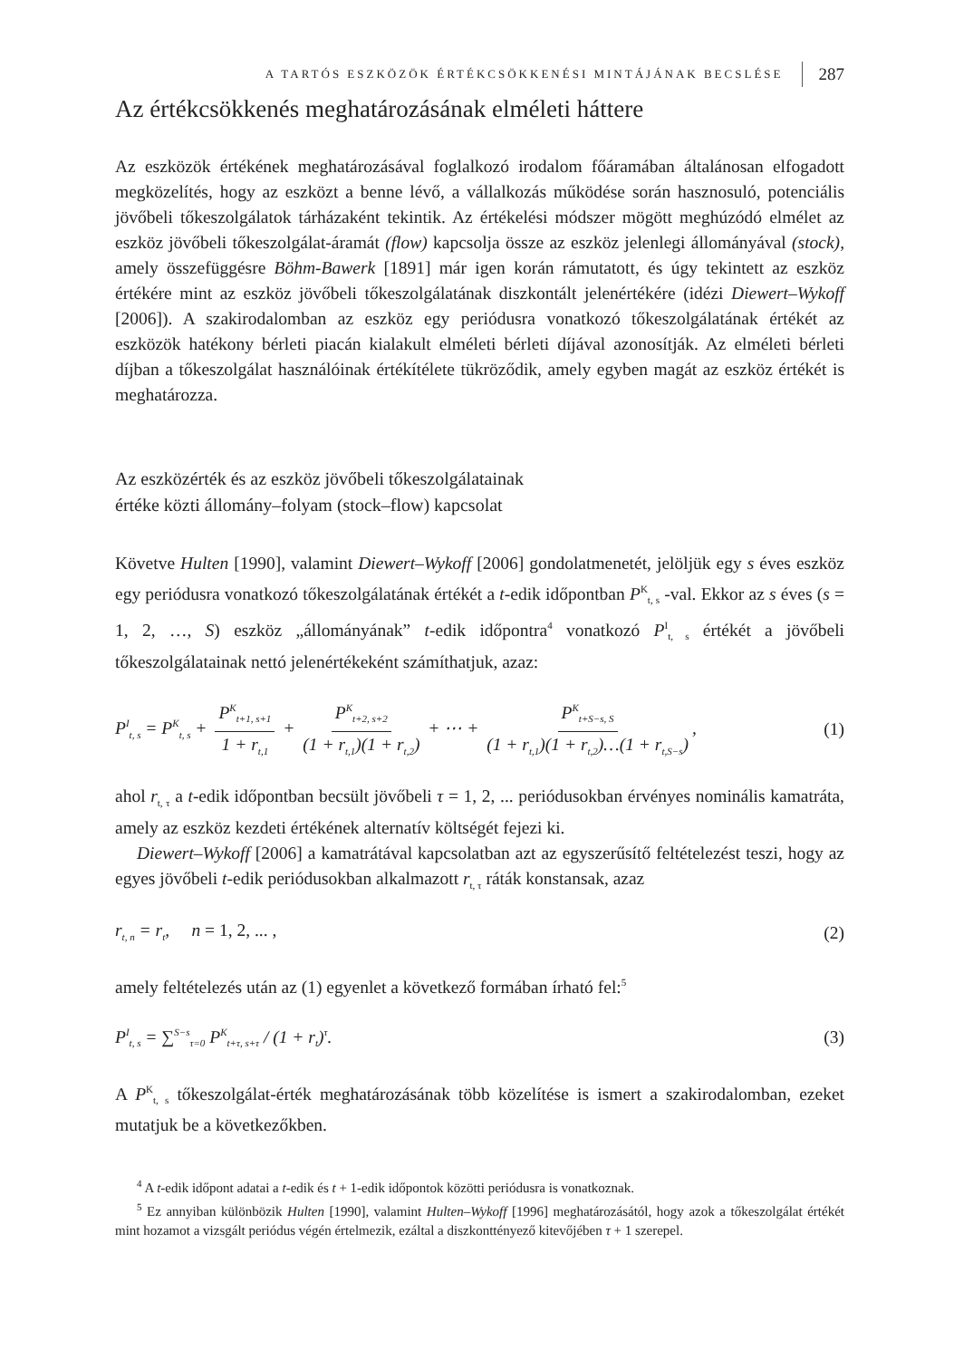A TARTÓS ESZKÖZÖK ÉRTÉKCSÖKKENÉSI MINTÁJÁNAK BECSLÉSE 287
Az értékcsökkenés meghatározásának elméleti háttere
Az eszközök értékének meghatározásával foglalkozó irodalom főáramában általánosan elfogadott megközelítés, hogy az eszközt a benne lévő, a vállalkozás működése során hasznosuló, potenciális jövőbeli tőkeszolgálatok tárházaként tekintik. Az értékelési módszer mögött meghúzódó elmélet az eszköz jövőbeli tőkeszolgálat-áramát (flow) kapcsolja össze az eszköz jelenlegi állományával (stock), amely összefüggésre Böhm-Bawerk [1891] már igen korán rámutatott, és úgy tekintett az eszköz értékére mint az eszköz jövőbeli tőkeszolgálatának diszkontált jelenértékére (idézi Diewert–Wykoff [2006]). A szakirodalomban az eszköz egy periódusra vonatkozó tőkeszolgálatának értékét az eszközök hatékony bérleti piacán kialakult elméleti bérleti díjával azonosítják. Az elméleti bérleti díjban a tőkeszolgálat használóinak értékítélete tükröződik, amely egyben magát az eszköz értékét is meghatározza.
Az eszközérték és az eszköz jövőbeli tőkeszolgálatainak
értéke közti állomány–folyam (stock–flow) kapcsolat
Követve Hulten [1990], valamint Diewert–Wykoff [2006] gondolatmenetét, jelöljük egy s éves eszköz egy periódusra vonatkozó tőkeszolgálatának értékét a t-edik időpontban P<sup>K</sup><sub>t, s</sub> -val. Ekkor az s éves (s = 1, 2, …, S) eszköz „állományának” t-edik időpontra<sup>4</sup> vonatkozó P<sup>I</sup><sub>t, s</sub> értékét a jövőbeli tőkeszolgálatainak nettó jelenértékeként számíthatjuk, azaz:
P<sup>I</sup><sub>t, s</sub> = P<sup>K</sup><sub>t, s</sub> + P<sup>K</sup><sub>t+1, s+1</sub> 1 + r<sub>t,1</sub> + P<sup>K</sup><sub>t+2, s+2</sub> (1 + r<sub>t,1</sub>)(1 + r<sub>t,2</sub>) + ⋯ + P<sup>K</sup><sub>t+S−s, S</sub> (1 + r<sub>t,1</sub>)(1 + r<sub>t,2</sub>)…(1 + r<sub>t,S−s</sub>), (1)
ahol r<sub>t, τ</sub> a t-edik időpontban becsült jövőbeli τ = 1, 2, ... periódusokban érvényes nominális kamatráta, amely az eszköz kezdeti értékének alternatív költségét fejezi ki.
Diewert–Wykoff [2006] a kamatrátával kapcsolatban azt az egyszerűsítő feltételezést teszi, hogy az egyes jövőbeli t-edik periódusokban alkalmazott r<sub>t, τ</sub> ráták konstansak, azaz
r<sub>t, n</sub> = r<sub>t</sub>, n = 1, 2, ... , (2)
amely feltételezés után az (1) egyenlet a következő formában írható fel:<sup>5</sup>
P<sup>I</sup><sub>t, s</sub> = ∑<sup>S−s</sup><sub>τ=0</sub> P<sup>K</sup><sub>t+τ, s+τ</sub> / (1 + r<sub>t</sub>)<sup>τ</sup>. (3)
A P<sup>K</sup><sub>t, s</sub> tőkeszolgálat-érték meghatározásának több közelítése is ismert a szakirodalomban, ezeket mutatjuk be a következőkben.
<sup>4</sup> A t-edik időpont adatai a t-edik és t + 1-edik időpontok közötti periódusra is vonatkoznak.
<sup>5</sup> Ez annyiban különbözik Hulten [1990], valamint Hulten–Wykoff [1996] meghatározásától, hogy azok a tőkeszolgálat értékét mint hozamot a vizsgált periódus végén értelmezik, ezáltal a diszkonttényező kitevőjében τ + 1 szerepel.